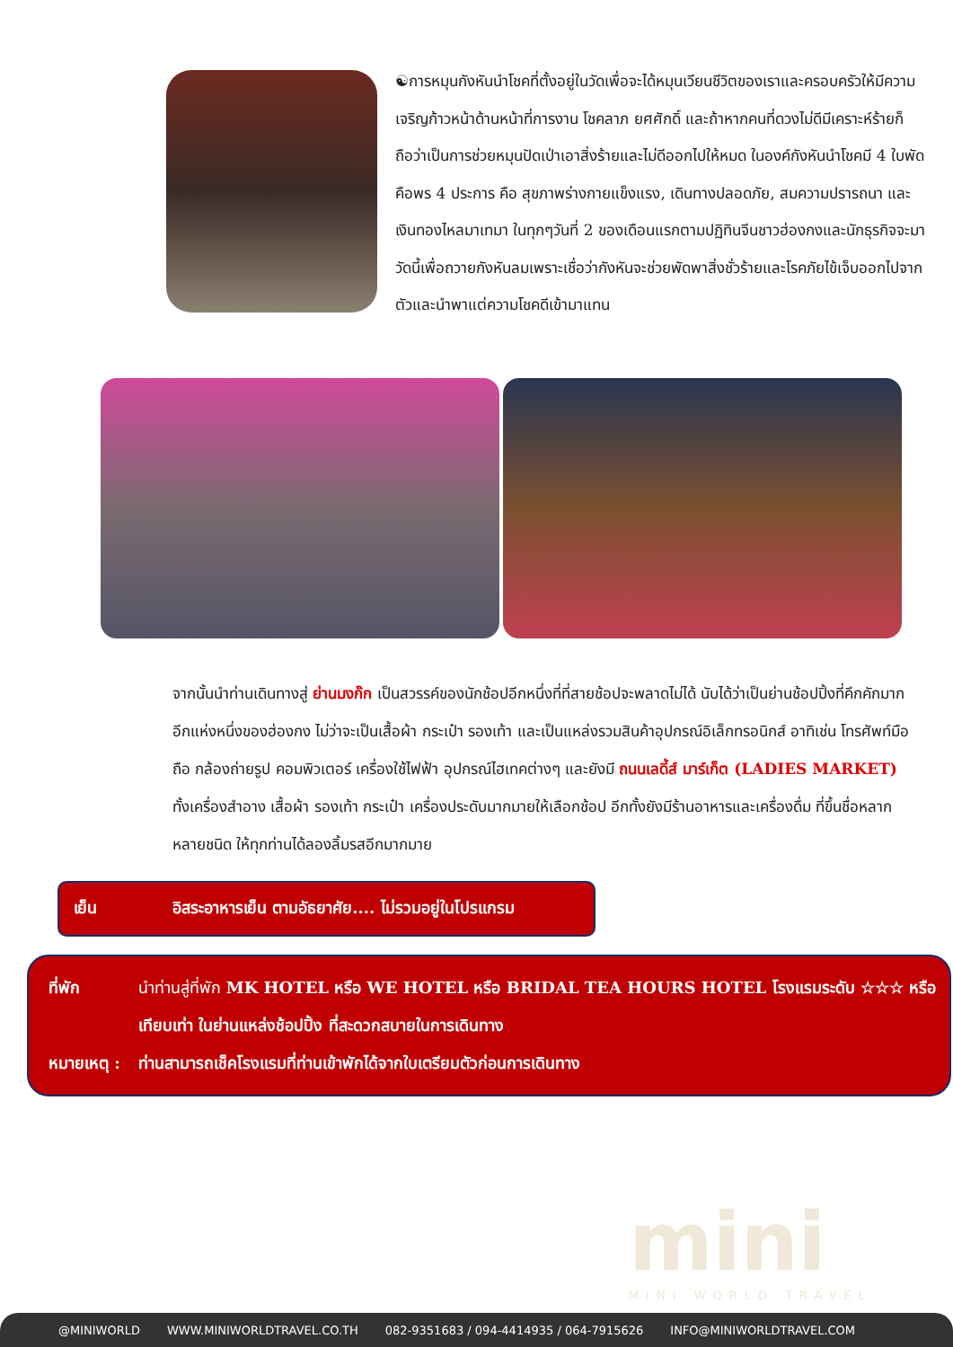☯การหมุนกังหันนำโชคที่ตั้งอยู่ในวัดเพื่อจะได้หมุนเวียนชีวิตของเราและครอบครัวให้มีความเจริญก้าวหน้าด้านหน้าที่การงาน โชคลาภ ยศศักดิ์ และถ้าหากคนที่ดวงไม่ดีมีเคราะห์ร้ายก็ถือว่าเป็นการช่วยหมุนปัดเป่าเอาสิ่งร้ายและไม่ดีออกไปให้หมด ในองค์กังหันนำโชคมี 4 ใบพัด คือพร 4 ประการ คือ สุขภาพร่างกายแข็งแรง, เดินทางปลอดภัย, สมความปรารถนา และ เงินทองไหลมาเทมา ในทุกๆวันที่ 2 ของเดือนแรกตามปฏิทินจีนชาวฮ่องกงและนักธุรกิจจะมาวัดนี้เพื่อถวายกังหันลมเพราะเชื่อว่ากังหันจะช่วยพัดพาสิ่งชั่วร้ายและโรคภัยไข้เจ็บออกไปจากตัวและนำพาแต่ความโชคดีเข้ามาแทน
จากนั้นนำท่านเดินทางสู่ ย่านมงก๊ก เป็นสวรรค์ของนักช้อปอีกหนึ่งที่ที่สายช้อปจะพลาดไม่ได้ นับได้ว่าเป็นย่านช้อปปิ้งที่คึกคักมากอีกแห่งหนึ่งของฮ่องกง ไม่ว่าจะเป็นเสื้อผ้า กระเป๋า รองเท้า และเป็นแหล่งรวมสินค้าอุปกรณ์อิเล็กทรอนิกส์ อาทิเช่น โทรศัพท์มือถือ กล้องถ่ายรูป คอมพิวเตอร์ เครื่องใช้ไฟฟ้า อุปกรณ์ไฮเทคต่างๆ และยังมี ถนนเลดี้ส์ มาร์เก็ต (LADIES MARKET) ทั้งเครื่องสำอาง เสื้อผ้า รองเท้า กระเป๋า เครื่องประดับมากมายให้เลือกช้อป อีกทั้งยังมีร้านอาหารและเครื่องดื่ม ที่ขึ้นชื่อหลากหลายชนิด ให้ทุกท่านได้ลองลิ้มรสอีกมากมาย
เย็น อิสระอาหารเย็น ตามอัธยาศัย.... ไม่รวมอยู่ในโปรแกรม
ที่พัก นำท่านสู่ที่พัก MK HOTEL หรือ WE HOTEL หรือ BRIDAL TEA HOURS HOTEL โรงแรมระดับ ☆☆☆ หรือเทียบเท่า ในย่านแหล่งช้อปปิ้ง ที่สะดวกสบายในการเดินทาง
หมายเหตุ : ท่านสามารถเช็คโรงแรมที่ท่านเข้าพักได้จากใบเตรียมตัวก่อนการเดินทาง
mini
MINI WORLD TRAVEL
@MINIWORLD WWW.MINIWORLDTRAVEL.CO.TH 082-9351683 / 094-4414935 / 064-7915626 INFO@MINIWORLDTRAVEL.COM